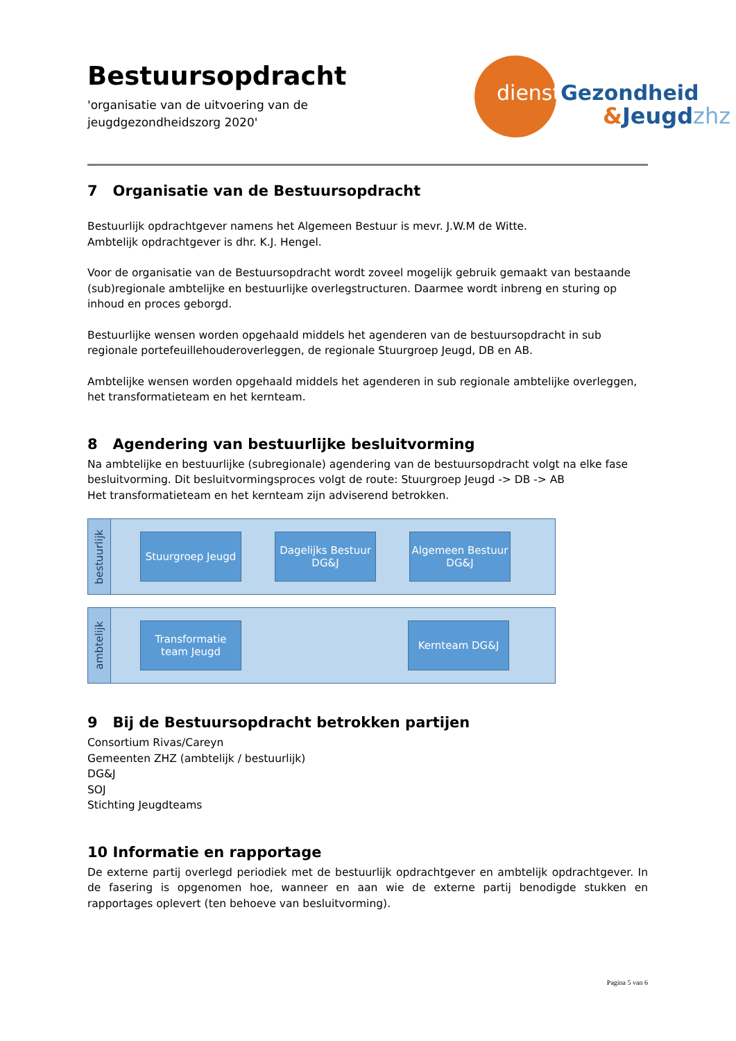Bestuursopdracht
'organisatie van de uitvoering van de
jeugdgezondheidszorg 2020'
dienstGezondheid
&Jeugdzhz
7 Organisatie van de Bestuursopdracht
Bestuurlijk opdrachtgever namens het Algemeen Bestuur is mevr. J.W.M de Witte.
Ambtelijk opdrachtgever is dhr. K.J. Hengel.
Voor de organisatie van de Bestuursopdracht wordt zoveel mogelijk gebruik gemaakt van bestaande (sub)regionale ambtelijke en bestuurlijke overlegstructuren. Daarmee wordt inbreng en sturing op inhoud en proces geborgd.
Bestuurlijke wensen worden opgehaald middels het agenderen van de bestuursopdracht in sub regionale portefeuillehouderoverleggen, de regionale Stuurgroep Jeugd, DB en AB.
Ambtelijke wensen worden opgehaald middels het agenderen in sub regionale ambtelijke overleggen, het transformatieteam en het kernteam.
8 Agendering van bestuurlijke besluitvorming
Na ambtelijke en bestuurlijke (subregionale) agendering van de bestuursopdracht volgt na elke fase besluitvorming. Dit besluitvormingsproces volgt de route: Stuurgroep Jeugd -> DB -> AB
Het transformatieteam en het kernteam zijn adviserend betrokken.
bestuurlijk
Stuurgroep Jeugd
Dagelijks Bestuur DG&J
Algemeen Bestuur DG&J
ambtelijk
Transformatie team Jeugd
Kernteam DG&J
9 Bij de Bestuursopdracht betrokken partijen
Consortium Rivas/Careyn
Gemeenten ZHZ (ambtelijk / bestuurlijk)
DG&J
SOJ
Stichting Jeugdteams
10 Informatie en rapportage
De externe partij overlegd periodiek met de bestuurlijk opdrachtgever en ambtelijk opdrachtgever. In de fasering is opgenomen hoe, wanneer en aan wie de externe partij benodigde stukken en rapportages oplevert (ten behoeve van besluitvorming).
Pagina 5 van 6